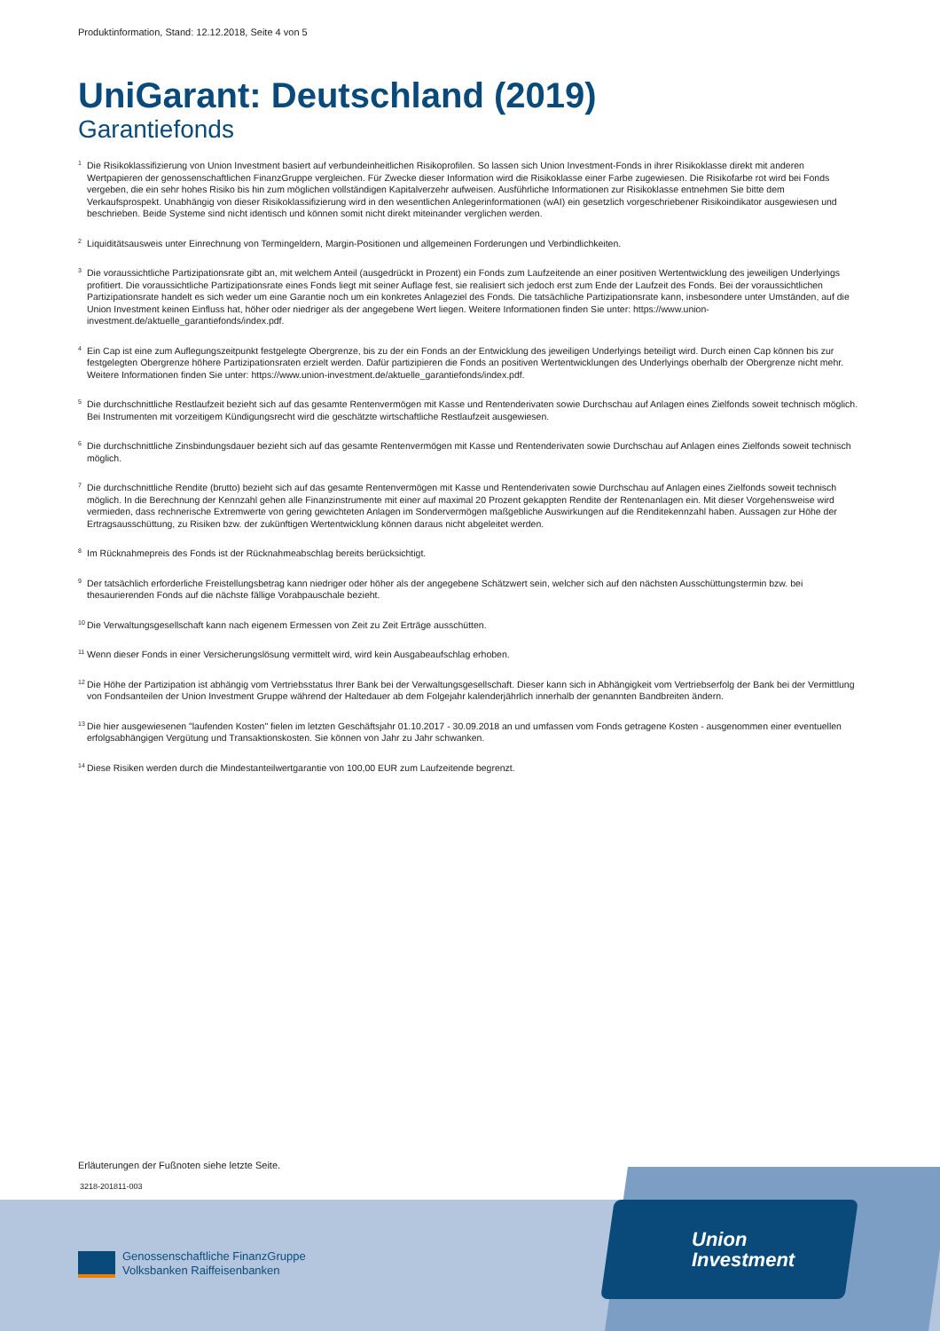Produktinformation, Stand: 12.12.2018, Seite 4 von 5
UniGarant: Deutschland (2019)
Garantiefonds
<sup>1</sup> Die Risikoklassifizierung von Union Investment basiert auf verbundeinheitlichen Risikoprofilen. So lassen sich Union Investment-Fonds in ihrer Risikoklasse direkt mit anderen Wertpapieren der genossenschaftlichen FinanzGruppe vergleichen. Für Zwecke dieser Information wird die Risikoklasse einer Farbe zugewiesen. Die Risikofarbe rot wird bei Fonds vergeben, die ein sehr hohes Risiko bis hin zum möglichen vollständigen Kapitalverzehr aufweisen. Ausführliche Informationen zur Risikoklasse entnehmen Sie bitte dem Verkaufsprospekt. Unabhängig von dieser Risikoklassifizierung wird in den wesentlichen Anlegerinformationen (wAI) ein gesetzlich vorgeschriebener Risikoindikator ausgewiesen und beschrieben. Beide Systeme sind nicht identisch und können somit nicht direkt miteinander verglichen werden.
<sup>2</sup> Liquiditätsausweis unter Einrechnung von Termingeldern, Margin-Positionen und allgemeinen Forderungen und Verbindlichkeiten.
<sup>3</sup> Die voraussichtliche Partizipationsrate gibt an, mit welchem Anteil (ausgedrückt in Prozent) ein Fonds zum Laufzeitende an einer positiven Wertentwicklung des jeweiligen Underlyings profitiert. Die voraussichtliche Partizipationsrate eines Fonds liegt mit seiner Auflage fest, sie realisiert sich jedoch erst zum Ende der Laufzeit des Fonds. Bei der voraussichtlichen Partizipationsrate handelt es sich weder um eine Garantie noch um ein konkretes Anlageziel des Fonds. Die tatsächliche Partizipationsrate kann, insbesondere unter Umständen, auf die Union Investment keinen Einfluss hat, höher oder niedriger als der angegebene Wert liegen. Weitere Informationen finden Sie unter: https://www.union-investment.de/aktuelle_garantiefonds/index.pdf.
<sup>4</sup> Ein Cap ist eine zum Auflegungszeitpunkt festgelegte Obergrenze, bis zu der ein Fonds an der Entwicklung des jeweiligen Underlyings beteiligt wird. Durch einen Cap können bis zur festgelegten Obergrenze höhere Partizipationsraten erzielt werden. Dafür partizipieren die Fonds an positiven Wertentwicklungen des Underlyings oberhalb der Obergrenze nicht mehr. Weitere Informationen finden Sie unter: https://www.union-investment.de/aktuelle_garantiefonds/index.pdf.
<sup>5</sup> Die durchschnittliche Restlaufzeit bezieht sich auf das gesamte Rentenvermögen mit Kasse und Rentenderivaten sowie Durchschau auf Anlagen eines Zielfonds soweit technisch möglich. Bei Instrumenten mit vorzeitigem Kündigungsrecht wird die geschätzte wirtschaftliche Restlaufzeit ausgewiesen.
<sup>6</sup> Die durchschnittliche Zinsbindungsdauer bezieht sich auf das gesamte Rentenvermögen mit Kasse und Rentenderivaten sowie Durchschau auf Anlagen eines Zielfonds soweit technisch möglich.
<sup>7</sup> Die durchschnittliche Rendite (brutto) bezieht sich auf das gesamte Rentenvermögen mit Kasse und Rentenderivaten sowie Durchschau auf Anlagen eines Zielfonds soweit technisch möglich. In die Berechnung der Kennzahl gehen alle Finanzinstrumente mit einer auf maximal 20 Prozent gekappten Rendite der Rentenanlagen ein. Mit dieser Vorgehensweise wird vermieden, dass rechnerische Extremwerte von gering gewichteten Anlagen im Sondervermögen maßgebliche Auswirkungen auf die Renditekennzahl haben. Aussagen zur Höhe der Ertragsausschüttung, zu Risiken bzw. der zukünftigen Wertentwicklung können daraus nicht abgeleitet werden.
<sup>8</sup> Im Rücknahmepreis des Fonds ist der Rücknahmeabschlag bereits berücksichtigt.
<sup>9</sup> Der tatsächlich erforderliche Freistellungsbetrag kann niedriger oder höher als der angegebene Schätzwert sein, welcher sich auf den nächsten Ausschüttungstermin bzw. bei thesaurierenden Fonds auf die nächste fällige Vorabpauschale bezieht.
<sup>10</sup> Die Verwaltungsgesellschaft kann nach eigenem Ermessen von Zeit zu Zeit Erträge ausschütten.
<sup>11</sup> Wenn dieser Fonds in einer Versicherungslösung vermittelt wird, wird kein Ausgabeaufschlag erhoben.
<sup>12</sup> Die Höhe der Partizipation ist abhängig vom Vertriebsstatus Ihrer Bank bei der Verwaltungsgesellschaft. Dieser kann sich in Abhängigkeit vom Vertriebserfolg der Bank bei der Vermittlung von Fondsanteilen der Union Investment Gruppe während der Haltedauer ab dem Folgejahr kalenderjährlich innerhalb der genannten Bandbreiten ändern.
<sup>13</sup> Die hier ausgewiesenen "laufenden Kosten" fielen im letzten Geschäftsjahr 01.10.2017 - 30.09.2018 an und umfassen vom Fonds getragene Kosten - ausgenommen einer eventuellen erfolgsabhängigen Vergütung und Transaktionskosten. Sie können von Jahr zu Jahr schwanken.
<sup>14</sup> Diese Risiken werden durch die Mindestanteilwertgarantie von 100,00 EUR zum Laufzeitende begrenzt.
Erläuterungen der Fußnoten siehe letzte Seite.
3218-201811-003
Union
Investment
Genossenschaftliche FinanzGruppe
Volksbanken Raiffeisenbanken